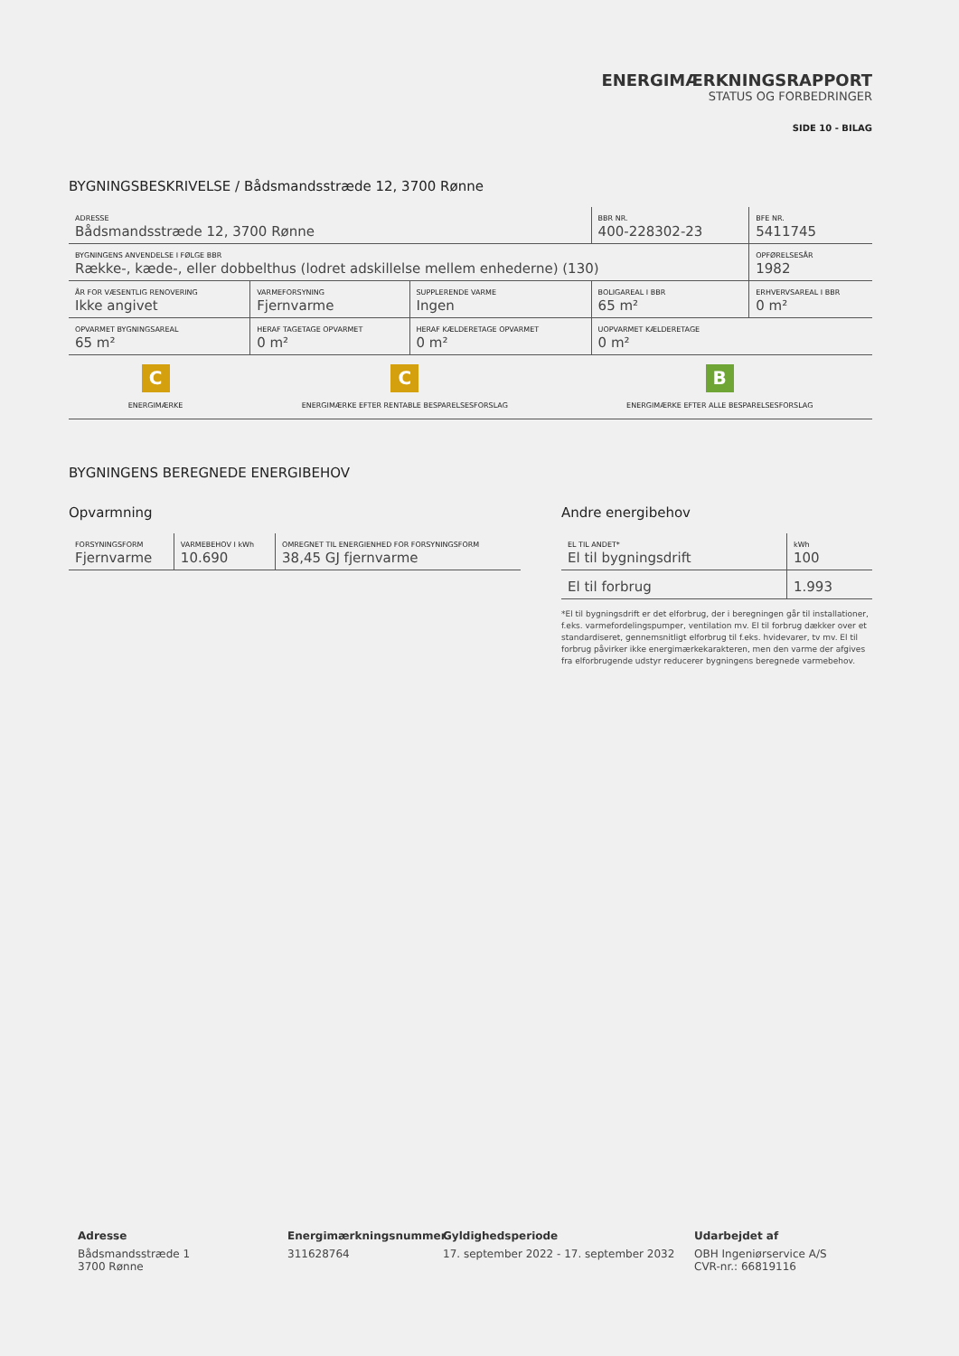ENERGIMÆRKNINGSRAPPORT
STATUS OG FORBEDRINGER
SIDE 10 - BILAG
BYGNINGSBESKRIVELSE / Bådsmandsstræde 12, 3700 Rønne
| ADRESSE Bådsmandsstræde 12, 3700 Rønne | | | BBR NR. 400-228302-23 | BFE NR. 5411745 |
| BYGNINGENS ANVENDELSE I FØLGE BBR Række-, kæde-, eller dobbelthus (lodret adskillelse mellem enhederne) (130) | | | | OPFØRELSESÅR 1982 |
| ÅR FOR VÆSENTLIG RENOVERING Ikke angivet | VARMEFORSYNING Fjernvarme | SUPPLERENDE VARME Ingen | BOLIGAREAL I BBR 65 m² | ERHVERVSAREAL I BBR 0 m² |
| OPVARMET BYGNINGSAREAL 65 m² | HERAF TAGETAGE OPVARMET 0 m² | HERAF KÆLDERETAGE OPVARMET 0 m² | UOPVARMET KÆLDERETAGE 0 m² | |
C
ENERGIMÆRKE
C
ENERGIMÆRKE EFTER RENTABLE BESPARELSESFORSLAG
B
ENERGIMÆRKE EFTER ALLE BESPARELSESFORSLAG
BYGNINGENS BEREGNEDE ENERGIBEHOV
Opvarmning
| FORSYNINGSFORM Fjernvarme | VARMEBEHOV I kWh 10.690 | OMREGNET TIL ENERGIENHED FOR FORSYNINGSFORM 38,45 GJ fjernvarme |
Andre energibehov
| EL TIL ANDET* El til bygningsdrift | kWh 100 |
| El til forbrug | 1.993 |
*El til bygningsdrift er det elforbrug, der i beregningen går til installationer, f.eks. varmefordelingspumper, ventilation mv. El til forbrug dækker over et standardiseret, gennemsnitligt elforbrug til f.eks. hvidevarer, tv mv. El til forbrug påvirker ikke energimærkekarakteren, men den varme der afgives fra elforbrugende udstyr reducerer bygningens beregnede varmebehov.
Adresse
Bådsmandsstræde 1
3700 Rønne
Energimærkningsnummer
311628764
Gyldighedsperiode
17. september 2022 - 17. september 2032
Udarbejdet af
OBH Ingeniørservice A/S
CVR-nr.: 66819116